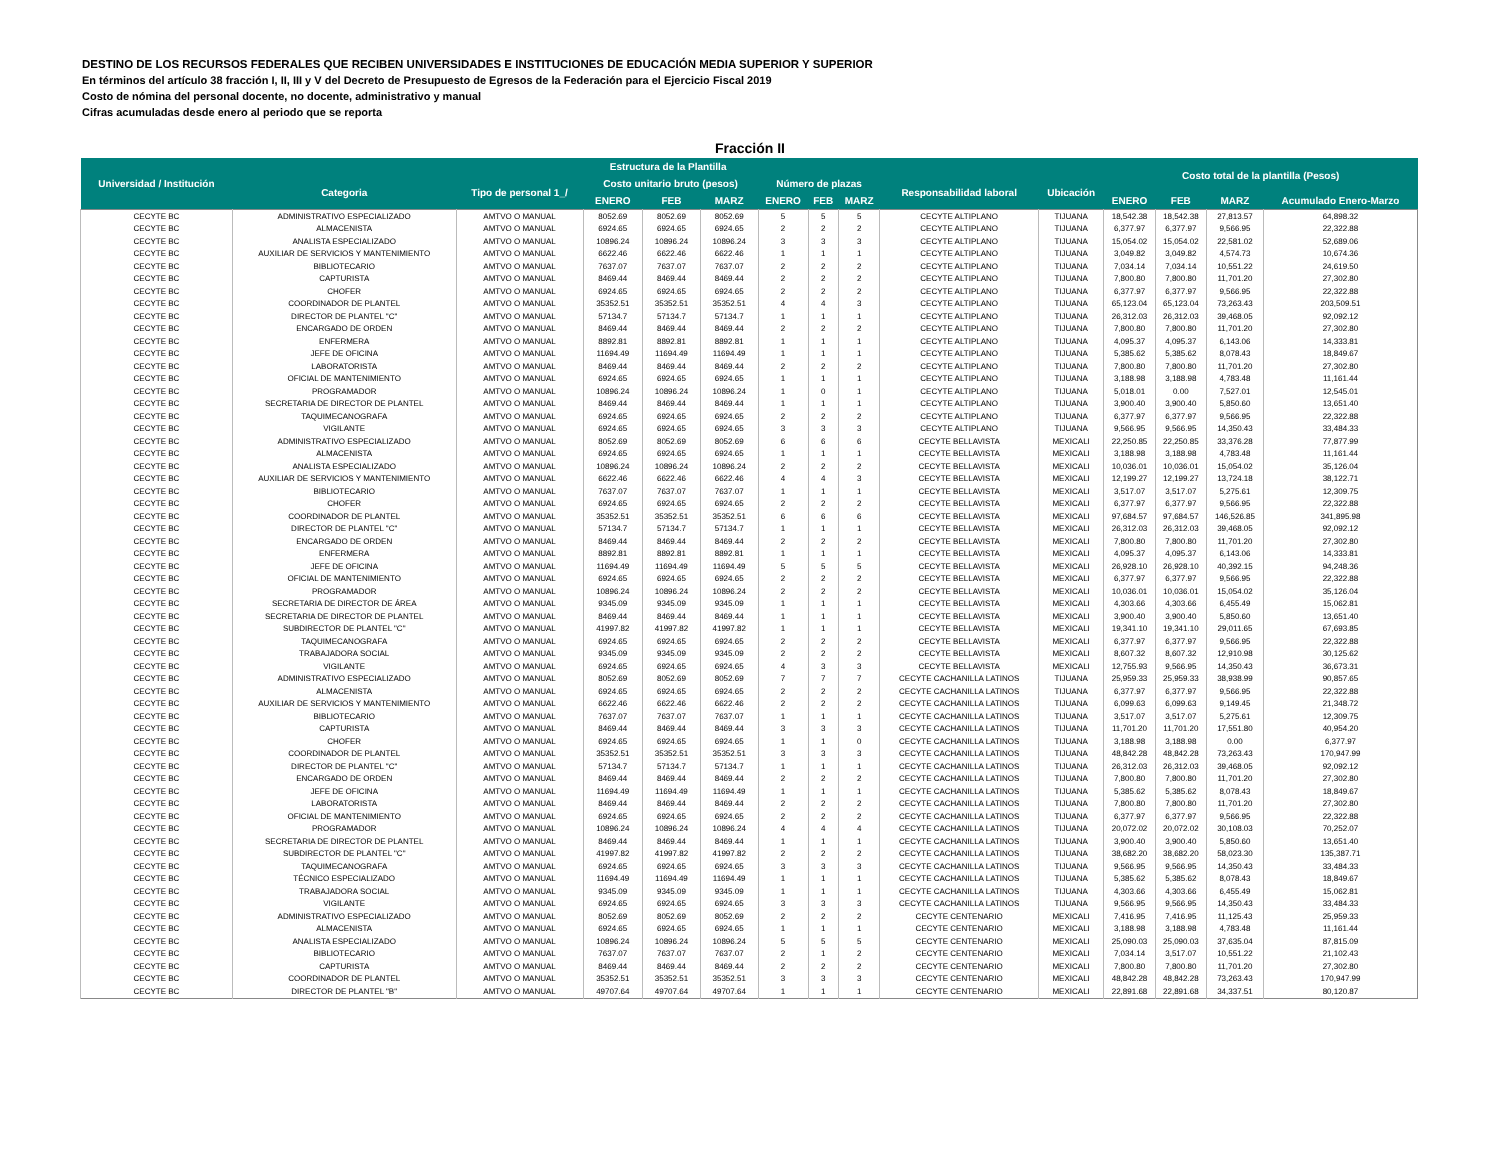DESTINO DE LOS RECURSOS FEDERALES QUE RECIBEN UNIVERSIDADES E INSTITUCIONES DE EDUCACIÓN MEDIA SUPERIOR Y SUPERIOR
En términos del artículo 38 fracción I, II, III y V del Decreto de Presupuesto de Egresos de la Federación para el Ejercicio Fiscal 2019
Costo de nómina del personal docente, no docente, administrativo y manual
Cifras acumuladas desde enero al periodo que se reporta
Fracción II
| Universidad / Institución | Estructura de la Plantilla | | | | | | | | | | Costo total de la plantilla (Pesos) | | | |
| --- | --- | --- | --- | --- | --- | --- | --- | --- | --- | --- | --- | --- | --- | --- |
| | Categoria | Tipo de personal 1_/ | Costo unitario bruto (pesos) | | | Número de plazas | | | Responsabilidad laboral | Ubicación | | | | |
| | | | ENERO | FEB | MARZ | ENERO | FEB | MARZ | | | ENERO | FEB | MARZ | Acumulado Enero-Marzo |
| CECYTE BC | ADMINISTRATIVO ESPECIALIZADO | AMTVO O MANUAL | 8052.69 | 8052.69 | 8052.69 | 5 | 5 | 5 | CECYTE ALTIPLANO | TIJUANA | 18,542.38 | 18,542.38 | 27,813.57 | 64,898.32 |
| CECYTE BC | ALMACENISTA | AMTVO O MANUAL | 6924.65 | 6924.65 | 6924.65 | 2 | 2 | 2 | CECYTE ALTIPLANO | TIJUANA | 6,377.97 | 6,377.97 | 9,566.95 | 22,322.88 |
| CECYTE BC | ANALISTA ESPECIALIZADO | AMTVO O MANUAL | 10896.24 | 10896.24 | 10896.24 | 3 | 3 | 3 | CECYTE ALTIPLANO | TIJUANA | 15,054.02 | 15,054.02 | 22,581.02 | 52,689.06 |
| CECYTE BC | AUXILIAR DE SERVICIOS Y MANTENIMIENTO | AMTVO O MANUAL | 6622.46 | 6622.46 | 6622.46 | 1 | 1 | 1 | CECYTE ALTIPLANO | TIJUANA | 3,049.82 | 3,049.82 | 4,574.73 | 10,674.36 |
| CECYTE BC | BIBLIOTECARIO | AMTVO O MANUAL | 7637.07 | 7637.07 | 7637.07 | 2 | 2 | 2 | CECYTE ALTIPLANO | TIJUANA | 7,034.14 | 7,034.14 | 10,551.22 | 24,619.50 |
| CECYTE BC | CAPTURISTA | AMTVO O MANUAL | 8469.44 | 8469.44 | 8469.44 | 2 | 2 | 2 | CECYTE ALTIPLANO | TIJUANA | 7,800.80 | 7,800.80 | 11,701.20 | 27,302.80 |
| CECYTE BC | CHOFER | AMTVO O MANUAL | 6924.65 | 6924.65 | 6924.65 | 2 | 2 | 2 | CECYTE ALTIPLANO | TIJUANA | 6,377.97 | 6,377.97 | 9,566.95 | 22,322.88 |
| CECYTE BC | COORDINADOR DE PLANTEL | AMTVO O MANUAL | 35352.51 | 35352.51 | 35352.51 | 4 | 4 | 3 | CECYTE ALTIPLANO | TIJUANA | 65,123.04 | 65,123.04 | 73,263.43 | 203,509.51 |
| CECYTE BC | DIRECTOR DE PLANTEL "C" | AMTVO O MANUAL | 57134.7 | 57134.7 | 57134.7 | 1 | 1 | 1 | CECYTE ALTIPLANO | TIJUANA | 26,312.03 | 26,312.03 | 39,468.05 | 92,092.12 |
| CECYTE BC | ENCARGADO DE ORDEN | AMTVO O MANUAL | 8469.44 | 8469.44 | 8469.44 | 2 | 2 | 2 | CECYTE ALTIPLANO | TIJUANA | 7,800.80 | 7,800.80 | 11,701.20 | 27,302.80 |
| CECYTE BC | ENFERMERA | AMTVO O MANUAL | 8892.81 | 8892.81 | 8892.81 | 1 | 1 | 1 | CECYTE ALTIPLANO | TIJUANA | 4,095.37 | 4,095.37 | 6,143.06 | 14,333.81 |
| CECYTE BC | JEFE DE OFICINA | AMTVO O MANUAL | 11694.49 | 11694.49 | 11694.49 | 1 | 1 | 1 | CECYTE ALTIPLANO | TIJUANA | 5,385.62 | 5,385.62 | 8,078.43 | 18,849.67 |
| CECYTE BC | LABORATORISTA | AMTVO O MANUAL | 8469.44 | 8469.44 | 8469.44 | 2 | 2 | 2 | CECYTE ALTIPLANO | TIJUANA | 7,800.80 | 7,800.80 | 11,701.20 | 27,302.80 |
| CECYTE BC | OFICIAL DE MANTENIMIENTO | AMTVO O MANUAL | 6924.65 | 6924.65 | 6924.65 | 1 | 1 | 1 | CECYTE ALTIPLANO | TIJUANA | 3,188.98 | 3,188.98 | 4,783.48 | 11,161.44 |
| CECYTE BC | PROGRAMADOR | AMTVO O MANUAL | 10896.24 | 10896.24 | 10896.24 | 1 | 0 | 1 | CECYTE ALTIPLANO | TIJUANA | 5,018.01 | 0.00 | 7,527.01 | 12,545.01 |
| CECYTE BC | SECRETARIA DE DIRECTOR DE PLANTEL | AMTVO O MANUAL | 8469.44 | 8469.44 | 8469.44 | 1 | 1 | 1 | CECYTE ALTIPLANO | TIJUANA | 3,900.40 | 3,900.40 | 5,850.60 | 13,651.40 |
| CECYTE BC | TAQUIMECANOGRAFA | AMTVO O MANUAL | 6924.65 | 6924.65 | 6924.65 | 2 | 2 | 2 | CECYTE ALTIPLANO | TIJUANA | 6,377.97 | 6,377.97 | 9,566.95 | 22,322.88 |
| CECYTE BC | VIGILANTE | AMTVO O MANUAL | 6924.65 | 6924.65 | 6924.65 | 3 | 3 | 3 | CECYTE ALTIPLANO | TIJUANA | 9,566.95 | 9,566.95 | 14,350.43 | 33,484.33 |
| CECYTE BC | ADMINISTRATIVO ESPECIALIZADO | AMTVO O MANUAL | 8052.69 | 8052.69 | 8052.69 | 6 | 6 | 6 | CECYTE BELLAVISTA | MEXICALI | 22,250.85 | 22,250.85 | 33,376.28 | 77,877.99 |
| CECYTE BC | ALMACENISTA | AMTVO O MANUAL | 6924.65 | 6924.65 | 6924.65 | 1 | 1 | 1 | CECYTE BELLAVISTA | MEXICALI | 3,188.98 | 3,188.98 | 4,783.48 | 11,161.44 |
| CECYTE BC | ANALISTA ESPECIALIZADO | AMTVO O MANUAL | 10896.24 | 10896.24 | 10896.24 | 2 | 2 | 2 | CECYTE BELLAVISTA | MEXICALI | 10,036.01 | 10,036.01 | 15,054.02 | 35,126.04 |
| CECYTE BC | AUXILIAR DE SERVICIOS Y MANTENIMIENTO | AMTVO O MANUAL | 6622.46 | 6622.46 | 6622.46 | 4 | 4 | 3 | CECYTE BELLAVISTA | MEXICALI | 12,199.27 | 12,199.27 | 13,724.18 | 38,122.71 |
| CECYTE BC | BIBLIOTECARIO | AMTVO O MANUAL | 7637.07 | 7637.07 | 7637.07 | 1 | 1 | 1 | CECYTE BELLAVISTA | MEXICALI | 3,517.07 | 3,517.07 | 5,275.61 | 12,309.75 |
| CECYTE BC | CHOFER | AMTVO O MANUAL | 6924.65 | 6924.65 | 6924.65 | 2 | 2 | 2 | CECYTE BELLAVISTA | MEXICALI | 6,377.97 | 6,377.97 | 9,566.95 | 22,322.88 |
| CECYTE BC | COORDINADOR DE PLANTEL | AMTVO O MANUAL | 35352.51 | 35352.51 | 35352.51 | 6 | 6 | 6 | CECYTE BELLAVISTA | MEXICALI | 97,684.57 | 97,684.57 | 146,526.85 | 341,895.98 |
| CECYTE BC | DIRECTOR DE PLANTEL "C" | AMTVO O MANUAL | 57134.7 | 57134.7 | 57134.7 | 1 | 1 | 1 | CECYTE BELLAVISTA | MEXICALI | 26,312.03 | 26,312.03 | 39,468.05 | 92,092.12 |
| CECYTE BC | ENCARGADO DE ORDEN | AMTVO O MANUAL | 8469.44 | 8469.44 | 8469.44 | 2 | 2 | 2 | CECYTE BELLAVISTA | MEXICALI | 7,800.80 | 7,800.80 | 11,701.20 | 27,302.80 |
| CECYTE BC | ENFERMERA | AMTVO O MANUAL | 8892.81 | 8892.81 | 8892.81 | 1 | 1 | 1 | CECYTE BELLAVISTA | MEXICALI | 4,095.37 | 4,095.37 | 6,143.06 | 14,333.81 |
| CECYTE BC | JEFE DE OFICINA | AMTVO O MANUAL | 11694.49 | 11694.49 | 11694.49 | 5 | 5 | 5 | CECYTE BELLAVISTA | MEXICALI | 26,928.10 | 26,928.10 | 40,392.15 | 94,248.36 |
| CECYTE BC | OFICIAL DE MANTENIMIENTO | AMTVO O MANUAL | 6924.65 | 6924.65 | 6924.65 | 2 | 2 | 2 | CECYTE BELLAVISTA | MEXICALI | 6,377.97 | 6,377.97 | 9,566.95 | 22,322.88 |
| CECYTE BC | PROGRAMADOR | AMTVO O MANUAL | 10896.24 | 10896.24 | 10896.24 | 2 | 2 | 2 | CECYTE BELLAVISTA | MEXICALI | 10,036.01 | 10,036.01 | 15,054.02 | 35,126.04 |
| CECYTE BC | SECRETARIA DE DIRECTOR DE ÁREA | AMTVO O MANUAL | 9345.09 | 9345.09 | 9345.09 | 1 | 1 | 1 | CECYTE BELLAVISTA | MEXICALI | 4,303.66 | 4,303.66 | 6,455.49 | 15,062.81 |
| CECYTE BC | SECRETARIA DE DIRECTOR DE PLANTEL | AMTVO O MANUAL | 8469.44 | 8469.44 | 8469.44 | 1 | 1 | 1 | CECYTE BELLAVISTA | MEXICALI | 3,900.40 | 3,900.40 | 5,850.60 | 13,651.40 |
| CECYTE BC | SUBDIRECTOR DE PLANTEL "C" | AMTVO O MANUAL | 41997.82 | 41997.82 | 41997.82 | 1 | 1 | 1 | CECYTE BELLAVISTA | MEXICALI | 19,341.10 | 19,341.10 | 29,011.65 | 67,693.85 |
| CECYTE BC | TAQUIMECANOGRAFA | AMTVO O MANUAL | 6924.65 | 6924.65 | 6924.65 | 2 | 2 | 2 | CECYTE BELLAVISTA | MEXICALI | 6,377.97 | 6,377.97 | 9,566.95 | 22,322.88 |
| CECYTE BC | TRABAJADORA SOCIAL | AMTVO O MANUAL | 9345.09 | 9345.09 | 9345.09 | 2 | 2 | 2 | CECYTE BELLAVISTA | MEXICALI | 8,607.32 | 8,607.32 | 12,910.98 | 30,125.62 |
| CECYTE BC | VIGILANTE | AMTVO O MANUAL | 6924.65 | 6924.65 | 6924.65 | 4 | 3 | 3 | CECYTE BELLAVISTA | MEXICALI | 12,755.93 | 9,566.95 | 14,350.43 | 36,673.31 |
| CECYTE BC | ADMINISTRATIVO ESPECIALIZADO | AMTVO O MANUAL | 8052.69 | 8052.69 | 8052.69 | 7 | 7 | 7 | CECYTE CACHANILLA LATINOS | TIJUANA | 25,959.33 | 25,959.33 | 38,938.99 | 90,857.65 |
| CECYTE BC | ALMACENISTA | AMTVO O MANUAL | 6924.65 | 6924.65 | 6924.65 | 2 | 2 | 2 | CECYTE CACHANILLA LATINOS | TIJUANA | 6,377.97 | 6,377.97 | 9,566.95 | 22,322.88 |
| CECYTE BC | AUXILIAR DE SERVICIOS Y MANTENIMIENTO | AMTVO O MANUAL | 6622.46 | 6622.46 | 6622.46 | 2 | 2 | 2 | CECYTE CACHANILLA LATINOS | TIJUANA | 6,099.63 | 6,099.63 | 9,149.45 | 21,348.72 |
| CECYTE BC | BIBLIOTECARIO | AMTVO O MANUAL | 7637.07 | 7637.07 | 7637.07 | 1 | 1 | 1 | CECYTE CACHANILLA LATINOS | TIJUANA | 3,517.07 | 3,517.07 | 5,275.61 | 12,309.75 |
| CECYTE BC | CAPTURISTA | AMTVO O MANUAL | 8469.44 | 8469.44 | 8469.44 | 3 | 3 | 3 | CECYTE CACHANILLA LATINOS | TIJUANA | 11,701.20 | 11,701.20 | 17,551.80 | 40,954.20 |
| CECYTE BC | CHOFER | AMTVO O MANUAL | 6924.65 | 6924.65 | 6924.65 | 1 | 1 | 0 | CECYTE CACHANILLA LATINOS | TIJUANA | 3,188.98 | 3,188.98 | 0.00 | 6,377.97 |
| CECYTE BC | COORDINADOR DE PLANTEL | AMTVO O MANUAL | 35352.51 | 35352.51 | 35352.51 | 3 | 3 | 3 | CECYTE CACHANILLA LATINOS | TIJUANA | 48,842.28 | 48,842.28 | 73,263.43 | 170,947.99 |
| CECYTE BC | DIRECTOR DE PLANTEL "C" | AMTVO O MANUAL | 57134.7 | 57134.7 | 57134.7 | 1 | 1 | 1 | CECYTE CACHANILLA LATINOS | TIJUANA | 26,312.03 | 26,312.03 | 39,468.05 | 92,092.12 |
| CECYTE BC | ENCARGADO DE ORDEN | AMTVO O MANUAL | 8469.44 | 8469.44 | 8469.44 | 2 | 2 | 2 | CECYTE CACHANILLA LATINOS | TIJUANA | 7,800.80 | 7,800.80 | 11,701.20 | 27,302.80 |
| CECYTE BC | JEFE DE OFICINA | AMTVO O MANUAL | 11694.49 | 11694.49 | 11694.49 | 1 | 1 | 1 | CECYTE CACHANILLA LATINOS | TIJUANA | 5,385.62 | 5,385.62 | 8,078.43 | 18,849.67 |
| CECYTE BC | LABORATORISTA | AMTVO O MANUAL | 8469.44 | 8469.44 | 8469.44 | 2 | 2 | 2 | CECYTE CACHANILLA LATINOS | TIJUANA | 7,800.80 | 7,800.80 | 11,701.20 | 27,302.80 |
| CECYTE BC | OFICIAL DE MANTENIMIENTO | AMTVO O MANUAL | 6924.65 | 6924.65 | 6924.65 | 2 | 2 | 2 | CECYTE CACHANILLA LATINOS | TIJUANA | 6,377.97 | 6,377.97 | 9,566.95 | 22,322.88 |
| CECYTE BC | PROGRAMADOR | AMTVO O MANUAL | 10896.24 | 10896.24 | 10896.24 | 4 | 4 | 4 | CECYTE CACHANILLA LATINOS | TIJUANA | 20,072.02 | 20,072.02 | 30,108.03 | 70,252.07 |
| CECYTE BC | SECRETARIA DE DIRECTOR DE PLANTEL | AMTVO O MANUAL | 8469.44 | 8469.44 | 8469.44 | 1 | 1 | 1 | CECYTE CACHANILLA LATINOS | TIJUANA | 3,900.40 | 3,900.40 | 5,850.60 | 13,651.40 |
| CECYTE BC | SUBDIRECTOR DE PLANTEL "C" | AMTVO O MANUAL | 41997.82 | 41997.82 | 41997.82 | 2 | 2 | 2 | CECYTE CACHANILLA LATINOS | TIJUANA | 38,682.20 | 38,682.20 | 58,023.30 | 135,387.71 |
| CECYTE BC | TAQUIMECANOGRAFA | AMTVO O MANUAL | 6924.65 | 6924.65 | 6924.65 | 3 | 3 | 3 | CECYTE CACHANILLA LATINOS | TIJUANA | 9,566.95 | 9,566.95 | 14,350.43 | 33,484.33 |
| CECYTE BC | TÉCNICO ESPECIALIZADO | AMTVO O MANUAL | 11694.49 | 11694.49 | 11694.49 | 1 | 1 | 1 | CECYTE CACHANILLA LATINOS | TIJUANA | 5,385.62 | 5,385.62 | 8,078.43 | 18,849.67 |
| CECYTE BC | TRABAJADORA SOCIAL | AMTVO O MANUAL | 9345.09 | 9345.09 | 9345.09 | 1 | 1 | 1 | CECYTE CACHANILLA LATINOS | TIJUANA | 4,303.66 | 4,303.66 | 6,455.49 | 15,062.81 |
| CECYTE BC | VIGILANTE | AMTVO O MANUAL | 6924.65 | 6924.65 | 6924.65 | 3 | 3 | 3 | CECYTE CACHANILLA LATINOS | TIJUANA | 9,566.95 | 9,566.95 | 14,350.43 | 33,484.33 |
| CECYTE BC | ADMINISTRATIVO ESPECIALIZADO | AMTVO O MANUAL | 8052.69 | 8052.69 | 8052.69 | 2 | 2 | 2 | CECYTE CENTENARIO | MEXICALI | 7,416.95 | 7,416.95 | 11,125.43 | 25,959.33 |
| CECYTE BC | ALMACENISTA | AMTVO O MANUAL | 6924.65 | 6924.65 | 6924.65 | 1 | 1 | 1 | CECYTE CENTENARIO | MEXICALI | 3,188.98 | 3,188.98 | 4,783.48 | 11,161.44 |
| CECYTE BC | ANALISTA ESPECIALIZADO | AMTVO O MANUAL | 10896.24 | 10896.24 | 10896.24 | 5 | 5 | 5 | CECYTE CENTENARIO | MEXICALI | 25,090.03 | 25,090.03 | 37,635.04 | 87,815.09 |
| CECYTE BC | BIBLIOTECARIO | AMTVO O MANUAL | 7637.07 | 7637.07 | 7637.07 | 2 | 1 | 2 | CECYTE CENTENARIO | MEXICALI | 7,034.14 | 3,517.07 | 10,551.22 | 21,102.43 |
| CECYTE BC | CAPTURISTA | AMTVO O MANUAL | 8469.44 | 8469.44 | 8469.44 | 2 | 2 | 2 | CECYTE CENTENARIO | MEXICALI | 7,800.80 | 7,800.80 | 11,701.20 | 27,302.80 |
| CECYTE BC | COORDINADOR DE PLANTEL | AMTVO O MANUAL | 35352.51 | 35352.51 | 35352.51 | 3 | 3 | 3 | CECYTE CENTENARIO | MEXICALI | 48,842.28 | 48,842.28 | 73,263.43 | 170,947.99 |
| CECYTE BC | DIRECTOR DE PLANTEL "B" | AMTVO O MANUAL | 49707.64 | 49707.64 | 49707.64 | 1 | 1 | 1 | CECYTE CENTENARIO | MEXICALI | 22,891.68 | 22,891.68 | 34,337.51 | 80,120.87 |